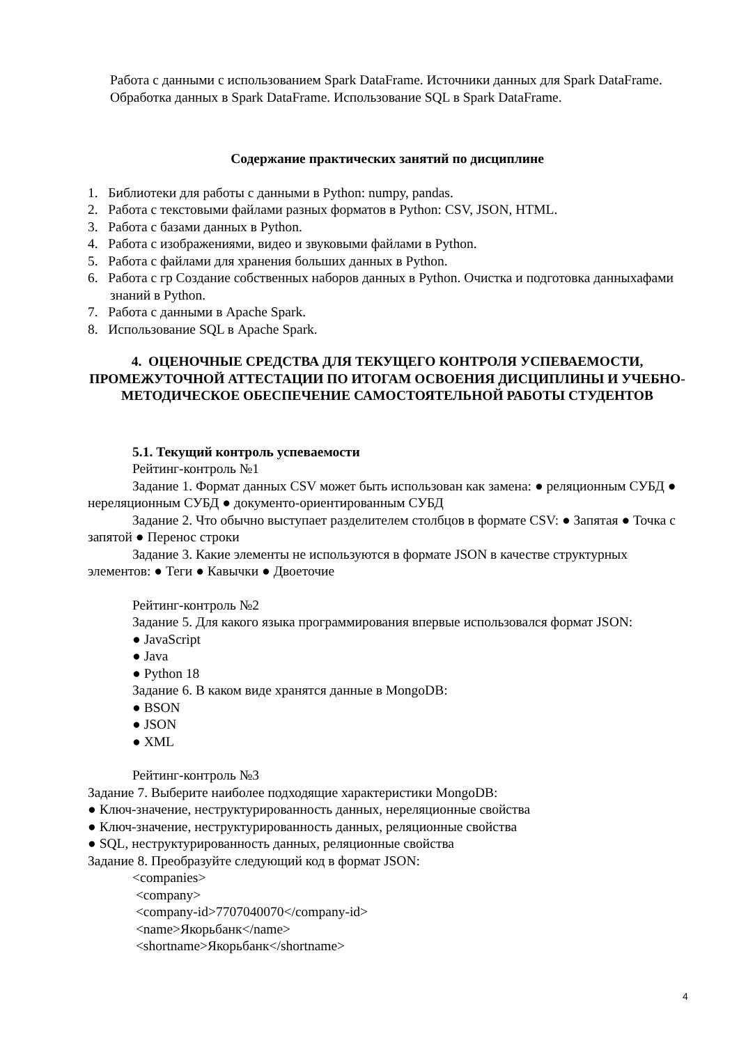Работа с данными с использованием Spark DataFrame. Источники данных для Spark DataFrame. Обработка данных в Spark DataFrame. Использование SQL в Spark DataFrame.
Содержание практических занятий по дисциплине
1. Библиотеки для работы с данными в Python: numpy, pandas.
2. Работа с текстовыми файлами разных форматов в Python: CSV, JSON, HTML.
3. Работа с базами данных в Python.
4. Работа с изображениями, видео и звуковыми файлами в Python.
5. Работа с файлами для хранения больших данных в Python.
6. Работа с гр Создание собственных наборов данных в Python. Очистка и подготовка данныхафами знаний в Python.
7. Работа с данными в Apache Spark.
8. Использование SQL в Apache Spark.
4. ОЦЕНОЧНЫЕ СРЕДСТВА ДЛЯ ТЕКУЩЕГО КОНТРОЛЯ УСПЕВАЕМОСТИ, ПРОМЕЖУТОЧНОЙ АТТЕСТАЦИИ ПО ИТОГАМ ОСВОЕНИЯ ДИСЦИПЛИНЫ И УЧЕБНО-МЕТОДИЧЕСКОЕ ОБЕСПЕЧЕНИЕ САМОСТОЯТЕЛЬНОЙ РАБОТЫ СТУДЕНТОВ
5.1. Текущий контроль успеваемости
Рейтинг-контроль №1
Задание 1. Формат данных CSV может быть использован как замена: ● реляционным СУБД ● нереляционным СУБД ● документо-ориентированным СУБД
Задание 2. Что обычно выступает разделителем столбцов в формате CSV: ● Запятая ● Точка с запятой ● Перенос строки
Задание 3. Какие элементы не используются в формате JSON в качестве структурных элементов: ● Теги ● Кавычки ● Двоеточие
Рейтинг-контроль №2
Задание 5. Для какого языка программирования впервые использовался формат JSON:
● JavaScript
● Java
● Python 18
Задание 6. В каком виде хранятся данные в MongoDB:
● BSON
● JSON
● XML
Рейтинг-контроль №3
Задание 7. Выберите наиболее подходящие характеристики MongoDB:
● Ключ-значение, неструктурированность данных, нереляционные свойства
● Ключ-значение, неструктурированность данных, реляционные свойства
● SQL, неструктурированность данных, реляционные свойства
Задание 8. Преобразуйте следующий код в формат JSON:
<companies>
<company>
<company-id>7707040070</company-id>
<name>Якорьбанк</name>
<shortname>Якорьбанк</shortname>
4